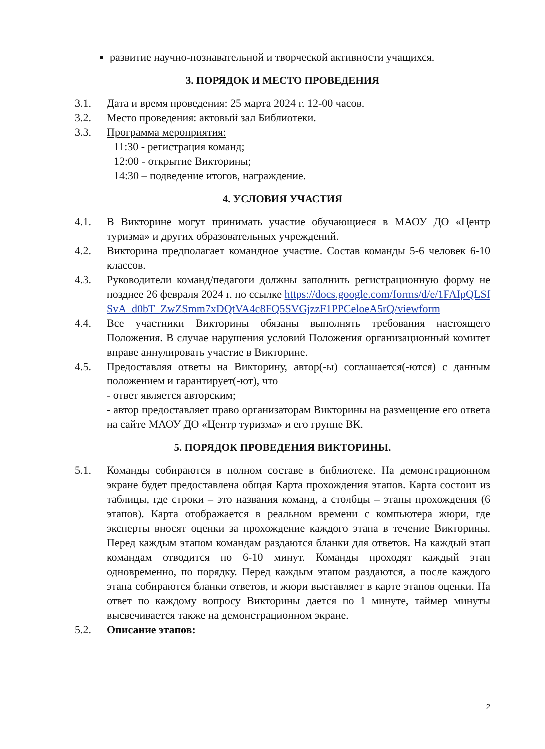развитие научно-познавательной и творческой активности учащихся.
3. ПОРЯДОК И МЕСТО ПРОВЕДЕНИЯ
3.1. Дата и время проведения: 25 марта 2024 г. 12-00 часов.
3.2. Место проведения: актовый зал Библиотеки.
3.3. Программа мероприятия:
11:30 - регистрация команд;
12:00 - открытие Викторины;
14:30 – подведение итогов, награждение.
4. УСЛОВИЯ УЧАСТИЯ
4.1. В Викторине могут принимать участие обучающиеся в МАОУ ДО «Центр туризма» и других образовательных учреждений.
4.2. Викторина предполагает командное участие. Состав команды 5-6 человек 6-10 классов.
4.3. Руководители команд/педагоги должны заполнить регистрационную форму не позднее 26 февраля 2024 г. по ссылке https://docs.google.com/forms/d/e/1FAIpQLSfSvA_d0bT_ZwZSmm7xDQtVA4c8FQ5SVGjzzF1PPCeloeA5rQ/viewform
4.4. Все участники Викторины обязаны выполнять требования настоящего Положения. В случае нарушения условий Положения организационный комитет вправе аннулировать участие в Викторине.
4.5. Предоставляя ответы на Викторину, автор(-ы) соглашается(-ются) с данным положением и гарантирует(-ют), что
- ответ является авторским;
- автор предоставляет право организаторам Викторины на размещение его ответа на сайте МАОУ ДО «Центр туризма» и его группе ВК.
5. ПОРЯДОК ПРОВЕДЕНИЯ ВИКТОРИНЫ.
5.1. Команды собираются в полном составе в библиотеке. На демонстрационном экране будет предоставлена общая Карта прохождения этапов. Карта состоит из таблицы, где строки – это названия команд, а столбцы – этапы прохождения (6 этапов). Карта отображается в реальном времени с компьютера жюри, где эксперты вносят оценки за прохождение каждого этапа в течение Викторины. Перед каждым этапом командам раздаются бланки для ответов. На каждый этап командам отводится по 6-10 минут. Команды проходят каждый этап одновременно, по порядку. Перед каждым этапом раздаются, а после каждого этапа собираются бланки ответов, и жюри выставляет в карте этапов оценки. На ответ по каждому вопросу Викторины дается по 1 минуте, таймер минуты высвечивается также на демонстрационном экране.
5.2. Описание этапов:
2